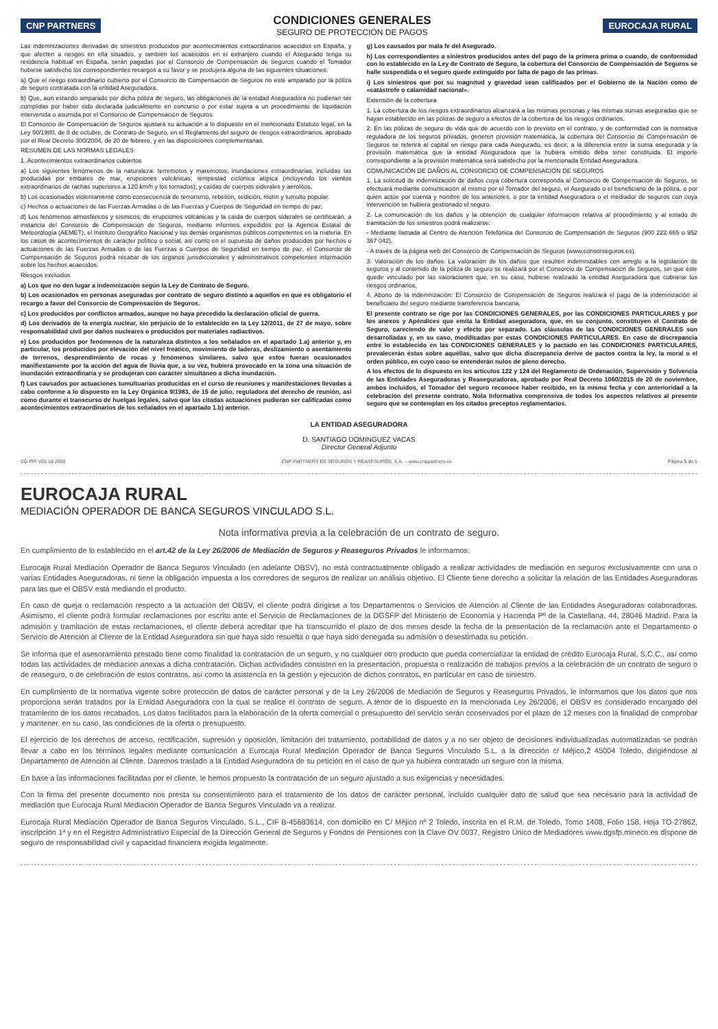CNP PARTNERS
CONDICIONES GENERALES
SEGURO DE PROTECCIÓN DE PAGOS
EUROCAJA RURAL
Las indemnizaciones derivadas de siniestros producidos por acontecimientos extraordinarios acaecidos en España, y que afecten a riesgos en ella situados, y también los acaecidos en el extranjero cuando el Asegurado tenga su residencia habitual en España, serán pagadas por el Consorcio de Compensación de Seguros cuando el Tomador hubiese satisfecho los correspondientes recargos a su favor y se produjera alguna de las siguientes situaciones:
a) Que el riesgo extraordinario cubierto por el Consorcio de Compensación de Seguros no esté amparado por la póliza de seguro contratada con la entidad Aseguradora.
b) Que, aun estando amparado por dicha póliza de seguro, las obligaciones de la entidad Aseguradora no pudieran ser cumplidas por haber sido declarada judicialmente en concurso o por estar sujeta a un procedimiento de liquidación intervenida o asumida por el Consorcio de Compensación de Seguros.
El Consorcio de Compensación de Seguros ajustará su actuación a lo dispuesto en el mencionado Estatuto legal, en la Ley 50/1980, de 8 de octubre, de Contrato de Seguro, en el Reglamento del seguro de riesgos extraordinarios, aprobado por el Real Decreto 300/2004, de 20 de febrero, y en las disposiciones complementarias.
RESUMEN DE LAS NORMAS LEGALES
1. Acontecimientos extraordinarios cubiertos
a) Los siguientes fenómenos de la naturaleza: terremotos y maremotos; inundaciones extraordinarias, incluidas las producidas por embates de mar, erupciones volcánicas; tempestad ciclónica atípica (incluyendo los vientos extraordinarios de rachas superiores a 120 km/h y los tornados); y caídas de cuerpos siderales y aerolitos.
b) Los ocasionados violentamente como consecuencia de terrorismo, rebelión, sedición, motín y tumulto popular.
c) Hechos o actuaciones de las Fuerzas Armadas o de las Fuerzas y Cuerpos de Seguridad en tiempo de paz.
d) Los fenómenos atmosféricos y sísmicos, de erupciones volcánicas y la caída de cuerpos siderales se certificarán, a instancia del Consorcio de Compensación de Seguros, mediante informes expedidos por la Agencia Estatal de Meteorología (AEMET), el Instituto Geográfico Nacional y los demás organismos públicos competentes en la materia. En los casos de acontecimientos de carácter político o social, así como en el supuesto de daños producidos por hechos o actuaciones de las Fuerzas Armadas o de las Fuerzas o Cuerpos de Seguridad en tiempo de paz, el Consorcio de Compensación de Seguros podrá recabar de los órganos jurisdiccionales y administrativos competentes información sobre los hechos acaecidos.
Riesgos excluidos
a) Los que no den lugar a indemnización según la Ley de Contrato de Seguro.
b) Los ocasionados en personas aseguradas por contrato de seguro distinto a aquellos en que es obligatorio el recargo a favor del Consorcio de Compensación de Seguros.
c) Los producidos por conflictos armados, aunque no haya precedido la declaración oficial de guerra.
d) Los derivados de la energía nuclear, sin perjuicio de lo establecido en la Ley 12/2011, de 27 de mayo, sobre responsabilidad civil por daños nucleares o producidos por materiales radiactivos.
e) Los producidos por fenómenos de la naturaleza distintos a los señalados en el apartado 1.a) anterior y, en particular, los producidos por elevación del nivel freático, movimiento de laderas, deslizamiento o asentamiento de terrenos, desprendimiento de rocas y fenómenos similares, salvo que estos fueran ocasionados manifiestamente por la acción del agua de lluvia que, a su vez, hubiera provocado en la zona una situación de inundación extraordinaria y se produjeran con carácter simultáneo a dicha inundación.
f) Los causados por actuaciones tumultuarias producidas en el curso de reuniones y manifestaciones llevadas a cabo conforme a lo dispuesto en la Ley Orgánica 9/1983, de 15 de julio, reguladora del derecho de reunión, así como durante el transcurso de huelgas legales, salvo que las citadas actuaciones pudieran ser calificadas como acontecimientos extraordinarios de los señalados en el apartado 1.b) anterior.
g) Los causados por mala fe del Asegurado.
h) Los correspondientes a siniestros producidos antes del pago de la primera prima o cuando, de conformidad con lo establecido en la Ley de Contrato de Seguro, la cobertura del Consorcio de Compensación de Seguros se halle suspendida o el seguro quede extinguido por falta de pago de las primas.
i) Los siniestros que por su magnitud y gravedad sean calificados por el Gobierno de la Nación como de «catástrofe o calamidad nacional».
Extensión de la cobertura
1. La cobertura de los riesgos extraordinarios alcanzará a las mismas personas y las mismas sumas aseguradas que se hayan establecido en las pólizas de seguro a efectos de la cobertura de los riesgos ordinarios.
2. En las pólizas de seguro de vida que de acuerdo con lo previsto en el contrato, y de conformidad con la normativa reguladora de los seguros privados, generen provisión matemática, la cobertura del Consorcio de Compensación de Seguros se referirá al capital en riesgo para cada Asegurado, es decir, a la diferencia entre la suma asegurada y la provisión matemática que la entidad Aseguradora que la hubiera emitido deba tener constituida. El importe correspondiente a la provisión matemática será satisfecho por la mencionada Entidad Aseguradora.
COMUNICACIÓN DE DAÑOS AL CONSORCIO DE COMPENSACIÓN DE SEGUROS
1. La solicitud de indemnización de daños cuya cobertura corresponda al Consorcio de Compensación de Seguros, se efectuará mediante comunicación al mismo por el Tomador del seguro, el Asegurado o el beneficiario de la póliza, o por quien actúe por cuenta y nombre de los anteriores, o por la entidad Aseguradora o el mediador de seguros con cuya intervención se hubiera gestionado el seguro.
2. La comunicación de los daños y la obtención de cualquier información relativa al procedimiento y al estado de tramitación de los siniestros podrá realizarse:
- Mediante llamada al Centro de Atención Telefónica del Consorcio de Compensación de Seguros (900 222 665 o 952 367 042).
- A través de la página web del Consorcio de Compensación de Seguros (www.consorseguros.es).
3. Valoración de los daños: La valoración de los daños que resulten indemnizables con arreglo a la legislación de seguros y al contenido de la póliza de seguro se realizará por el Consorcio de Compensación de Seguros, sin que éste quede vinculado por las valoraciones que, en su caso, hubiese realizado la entidad Aseguradora que cubriese los riesgos ordinarios.
4. Abono de la indemnización: El Consorcio de Compensación de Seguros realizará el pago de la indemnización al beneficiario del seguro mediante transferencia bancaria.
El presente contrato se rige por las CONDICIONES GENERALES, por las CONDICIONES PARTICULARES y por los anexos y Apéndices que emita la Entidad aseguradora, que, en su conjunto, constituyen el Contrato de Seguro, careciendo de valor y efecto por separado. Las cláusulas de las CONDICIONES GENERALES son desarrolladas y, en su caso, modificadas por estas CONDICIONES PARTICULARES. En caso de discrepancia entre lo establecido en las CONDICIONES GENERALES y lo pactado en las CONDICIONES PARTICULARES, prevalecerán éstas sobre aquéllas, salvo que dicha discrepancia derive de pactos contra la ley, la moral o el orden público, en cuyo caso se entenderán nulos de pleno derecho.
A los efectos de lo dispuesto en los artículos 122 y 124 del Reglamento de Ordenación, Supervisión y Solvencia de las Entidades Aseguradoras y Reaseguradoras, aprobado por Real Decreto 1060/2015 de 20 de noviembre, ambos incluidos, el Tomador del seguro reconoce haber recibido, en la misma fecha y con anterioridad a la celebración del presente contrato, Nota Informativa comprensiva de todos los aspectos relativos al presente seguro que se contemplan en los citados preceptos reglamentarios.
LA ENTIDAD ASEGURADORA
D. SANTIAGO DOMINGUEZ VACAS
Director General Adjunto
CG PPI V05 18 2068 CNP PARTNERS DE SEGUROS Y REASEGUROS, S.A. – www.cnppartners.es Página 5 de 5
EUROCAJA RURAL
MEDIACIÓN OPERADOR DE BANCA SEGUROS VINCULADO S.L.
Nota informativa previa a la celebración de un contrato de seguro.
En cumplimiento de lo establecido en el art.42 de la Ley 26/2006 de Mediación de Seguros y Reaseguros Privados le informamos:
Eurocaja Rural Mediación Operador de Banca Seguros Vinculado (en adelante OBSV), no está contractualmente obligado a realizar actividades de mediación en seguros exclusivamente con una o varias Entidades Aseguradoras, ni tiene la obligación impuesta a los corredores de seguros de realizar un análisis objetivo. El Cliente tiene derecho a solicitar la relación de las Entidades Aseguradoras para las que el OBSV está mediando el producto.
En caso de queja o reclamación respecto a la actuación del OBSV, el cliente podrá dirigirse a los Departamentos o Servicios de Atención al Cliente de las Entidades Aseguradoras colaboradoras. Asimismo, el cliente podrá formular reclamaciones por escrito ante el Servicio de Reclamaciones de la DGSFP del Ministerio de Economía y Hacienda Pº de la Castellana, 44, 28046 Madrid. Para la admisión y tramitación de estas reclamaciones, el cliente deberá acreditar que ha transcurrido el plazo de dos meses desde la fecha de la presentación de la reclamación ante el Departamento o Servicio de Atención al Cliente de la Entidad Aseguradora sin que haya sido resuelta o que haya sido denegada su admisión o desestimada su petición.
Se informa que el asesoramiento prestado tiene como finalidad la contratación de un seguro, y no cualquier otro producto que pueda comercializar la entidad de crédito Eurocaja Rural, S.C.C., así como todas las actividades de mediación anexas a dicha contratación. Dichas actividades consisten en la presentación, propuesta o realización de trabajos previos a la celebración de un contrato de seguro o de reaseguro, o de celebración de estos contratos, así como la asistencia en la gestión y ejecución de dichos contratos, en particular en caso de siniestro.
En cumplimiento de la normativa vigente sobre protección de datos de carácter personal y de la Ley 26/2006 de Mediación de Seguros y Reaseguros Privados, le informamos que los datos que nos proporciona serán tratados por la Entidad Aseguradora con la cual se realice el contrato de seguro. A tenor de lo dispuesto en la mencionada Ley 26/2006, el OBSV es considerado encargado del tratamiento de los datos recabados. Los datos facilitados para la elaboración de la oferta comercial o presupuesto del servicio serán conservados por el plazo de 12 meses con la finalidad de comprobar y mantener, en su caso, las condiciones de la oferta o presupuesto.
El ejercicio de los derechos de acceso, rectificación, supresión y oposición, limitación del tratamiento, portabilidad de datos y a no ser objeto de decisiones individualizadas automatizadas se podrán llevar a cabo en los términos legales mediante comunicación a Eurocaja Rural Mediación Operador de Banca Seguros Vinculado S.L. a la dirección c/ Méjico,2 45004 Toledo, dirigiéndose al Departamento de Atención al Cliente. Daremos traslado a la Entidad Aseguradora de su petición en el caso de que ya hubiera contratado un seguro con la misma.
En base a las informaciones facilitadas por el cliente, le hemos propuesto la contratación de un seguro ajustado a sus exigencias y necesidades.
Con la firma del presente documento nos presta su consentimiento para el tratamiento de los datos de carácter personal, incluido cualquier dato de salud que sea necesario para la actividad de mediación que Eurocaja Rural Mediación Operador de Banca Seguros Vinculado va a realizar.
Eurocaja Rural Mediación Operador de Banca Seguros Vinculado, S.L., CIF B-45683614, con domicilio en C/ Méjico nº 2 Toledo, inscrita en el R.M. de Toledo, Tomo 1408, Folio 158, Hoja TO-27862, inscripción 1ª y en el Registro Administrativo Especial de la Dirección General de Seguros y Fondos de Pensiones con la Clave OV 0037, Registro Único de Mediadores www.dgsfp.mineco.es dispone de seguro de responsabilidad civil y capacidad financiera exigida legalmente.